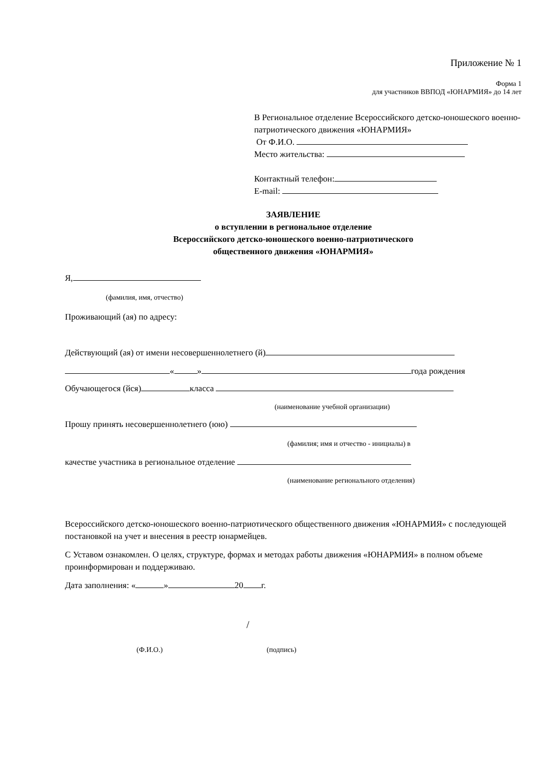Приложение № 1
Форма 1
для участников ВВПОД «ЮНАРМИЯ» до 14 лет
В Региональное отделение Всероссийского детско-юношеского военно-патриотического движения «ЮНАРМИЯ»
От Ф.И.О.
Место жительства:
Контактный телефон:
E-mail:
ЗАЯВЛЕНИЕ
о вступлении в региональное отделение
Всероссийского детско-юношеского военно-патриотического
общественного движения «ЮНАРМИЯ»
Я,
(фамилия, имя, отчество)
Проживающий (ая) по адресу:
Действующий (ая) от имени несовершеннолетнего (й)
« » года рождения
Обучающегося (йся) класса
(наименование учебной организации)
Прошу принять несовершеннолетнего (юю)
(фамилия; имя и отчество - инициалы) в
качестве участника в региональное отделение
(наименование регионального отделения)
Всероссийского детско-юношеского военно-патриотического общественного движения «ЮНАРМИЯ» с последующей постановкой на учет и внесения в реестр юнармейцев.
С Уставом ознакомлен. О целях, структуре, формах и методах работы движения «ЮНАРМИЯ» в полном объеме проинформирован и поддерживаю.
Дата заполнения: « » 20 г.
/
(Ф.И.О.) (подпись)